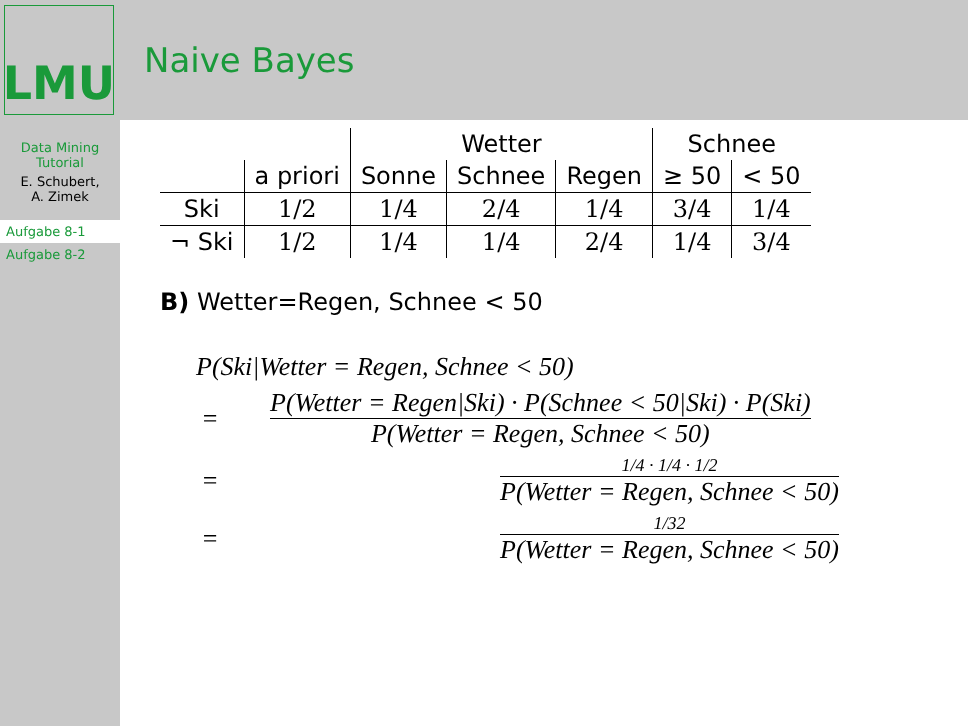LMU
Naive Bayes
Data Mining
Tutorial
E. Schubert,
A. Zimek
Aufgabe 8-1
Aufgabe 8-2
| | | Wetter | | | Schnee | |
| --- | --- | --- | --- | --- | --- | --- |
| | a priori | Sonne | Schnee | Regen | ≥ 50 | < 50 |
| Ski | 1/2 | 1/4 | 2/4 | 1/4 | 3/4 | 1/4 |
| ¬ Ski | 1/2 | 1/4 | 1/4 | 2/4 | 1/4 | 3/4 |
B) Wetter=Regen, Schnee < 50
P(Ski|Wetter = Regen, Schnee < 50)
= P(Wetter = Regen|Ski) · P(Schnee < 50|Ski) · P(Ski) P(Wetter = Regen, Schnee < 50)
= 1/4 · 1/4 · 1/2 P(Wetter = Regen, Schnee < 50)
= 1/32 P(Wetter = Regen, Schnee < 50)